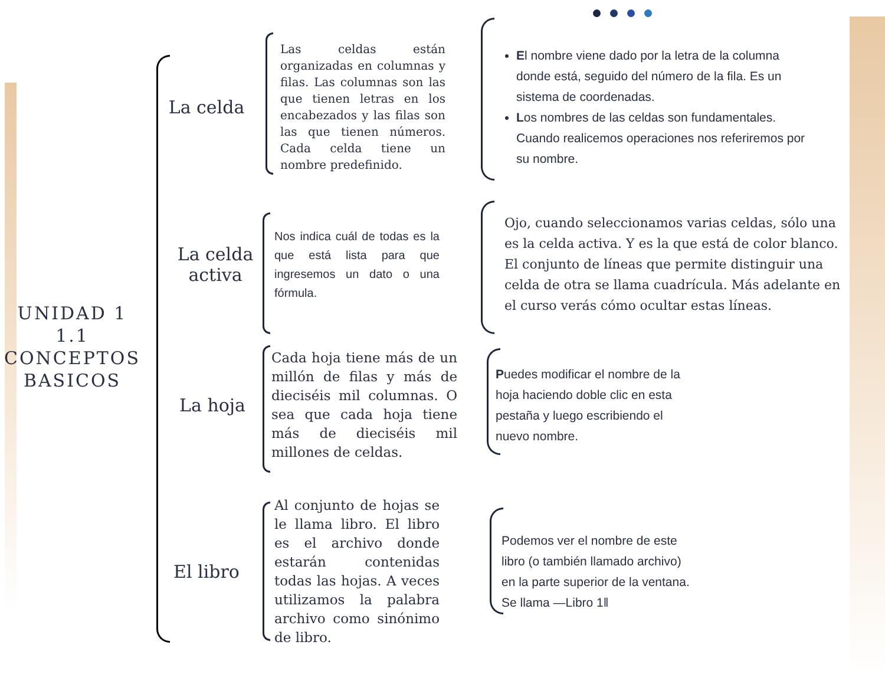UNIDAD 1
1.1
CONCEPTOS
BASICOS
La celda
Las celdas están organizadas en columnas y filas. Las columnas son las que tienen letras en los encabezados y las filas son las que tienen números. Cada celda tiene un nombre predefinido.
El nombre viene dado por la letra de la columna donde está, seguido del número de la fila. Es un sistema de coordenadas.
Los nombres de las celdas son fundamentales. Cuando realicemos operaciones nos referiremos por su nombre.
La celda
activa
Nos indica cuál de todas es la que está lista para que ingresemos un dato o una fórmula.
Ojo, cuando seleccionamos varias celdas, sólo una es la celda activa. Y es la que está de color blanco. El conjunto de líneas que permite distinguir una celda de otra se llama cuadrícula. Más adelante en el curso verás cómo ocultar estas líneas.
La hoja
Cada hoja tiene más de un millón de filas y más de dieciséis mil columnas. O sea que cada hoja tiene más de dieciséis mil millones de celdas.
Puedes modificar el nombre de la hoja haciendo doble clic en esta pestaña y luego escribiendo el nuevo nombre.
El libro
Al conjunto de hojas se le llama libro. El libro es el archivo donde estarán contenidas todas las hojas. A veces utilizamos la palabra archivo como sinónimo de libro.
Podemos ver el nombre de este libro (o también llamado archivo) en la parte superior de la ventana. Se llama ―Libro 1‖